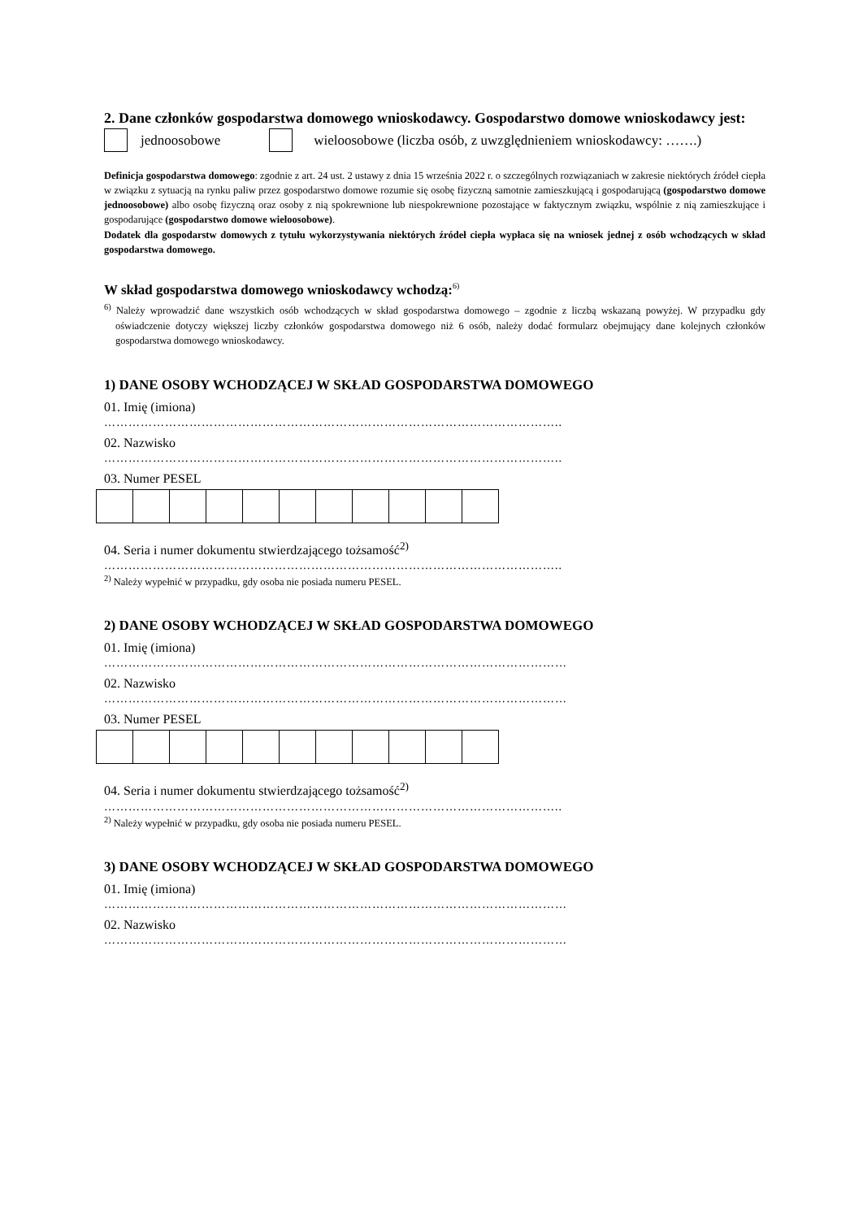2. Dane członków gospodarstwa domowego wnioskodawcy. Gospodarstwo domowe wnioskodawcy jest:
jednoosobowe wieloosobowe (liczba osób, z uwzględnieniem wnioskodawcy: …….)
Definicja gospodarstwa domowego: zgodnie z art. 24 ust. 2 ustawy z dnia 15 września 2022 r. o szczególnych rozwiązaniach w zakresie niektórych źródeł ciepła w związku z sytuacją na rynku paliw przez gospodarstwo domowe rozumie się osobę fizyczną samotnie zamieszkującą i gospodarującą (gospodarstwo domowe jednoosobowe) albo osobę fizyczną oraz osoby z nią spokrewnione lub niespokrewnione pozostające w faktycznym związku, wspólnie z nią zamieszkujące i gospodarujące (gospodarstwo domowe wieloosobowe).
Dodatek dla gospodarstw domowych z tytułu wykorzystywania niektórych źródeł ciepła wypłaca się na wniosek jednej z osób wchodzących w skład gospodarstwa domowego.
W skład gospodarstwa domowego wnioskodawcy wchodzą:<sup>6)</sup>
<sup>6)</sup> Należy wprowadzić dane wszystkich osób wchodzących w skład gospodarstwa domowego – zgodnie z liczbą wskazaną powyżej. W przypadku gdy oświadczenie dotyczy większej liczby członków gospodarstwa domowego niż 6 osób, należy dodać formularz obejmujący dane kolejnych członków gospodarstwa domowego wnioskodawcy.
1) DANE OSOBY WCHODZĄCEJ W SKŁAD GOSPODARSTWA DOMOWEGO
01. Imię (imiona)
…………………………………………………………………………………………………..
02. Nazwisko
…………………………………………………………………………………………………..
03. Numer PESEL
04. Seria i numer dokumentu stwierdzającego tożsamość<sup>2)</sup>
…………………………………………………………………………………………………..
<sup>2)</sup> Należy wypełnić w przypadku, gdy osoba nie posiada numeru PESEL.
2) DANE OSOBY WCHODZĄCEJ W SKŁAD GOSPODARSTWA DOMOWEGO
01. Imię (imiona)
……………………………………………………………………………………………………
02. Nazwisko
……………………………………………………………………………………………………
03. Numer PESEL
04. Seria i numer dokumentu stwierdzającego tożsamość<sup>2)</sup>
…………………………………………………………………………………………………..
<sup>2)</sup> Należy wypełnić w przypadku, gdy osoba nie posiada numeru PESEL.
3) DANE OSOBY WCHODZĄCEJ W SKŁAD GOSPODARSTWA DOMOWEGO
01. Imię (imiona)
……………………………………………………………………………………………………
02. Nazwisko
……………………………………………………………………………………………………